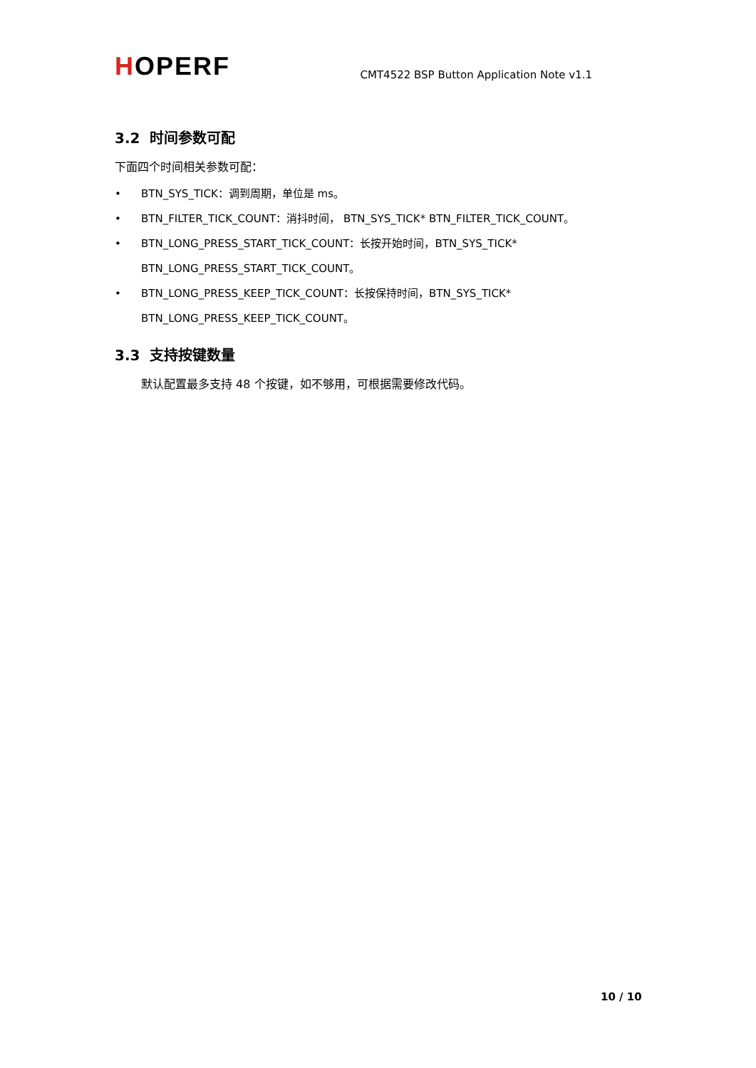HOPERF
CMT4522 BSP Button Application Note v1.1
3.2 时间参数可配
下面四个时间相关参数可配：
• BTN_SYS_TICK：调到周期，单位是 ms。
• BTN_FILTER_TICK_COUNT：消抖时间， BTN_SYS_TICK* BTN_FILTER_TICK_COUNT。
• BTN_LONG_PRESS_START_TICK_COUNT：长按开始时间，BTN_SYS_TICK*
BTN_LONG_PRESS_START_TICK_COUNT。
• BTN_LONG_PRESS_KEEP_TICK_COUNT：长按保持时间，BTN_SYS_TICK*
BTN_LONG_PRESS_KEEP_TICK_COUNT。
3.3 支持按键数量
默认配置最多支持 48 个按键，如不够用，可根据需要修改代码。
10 / 10